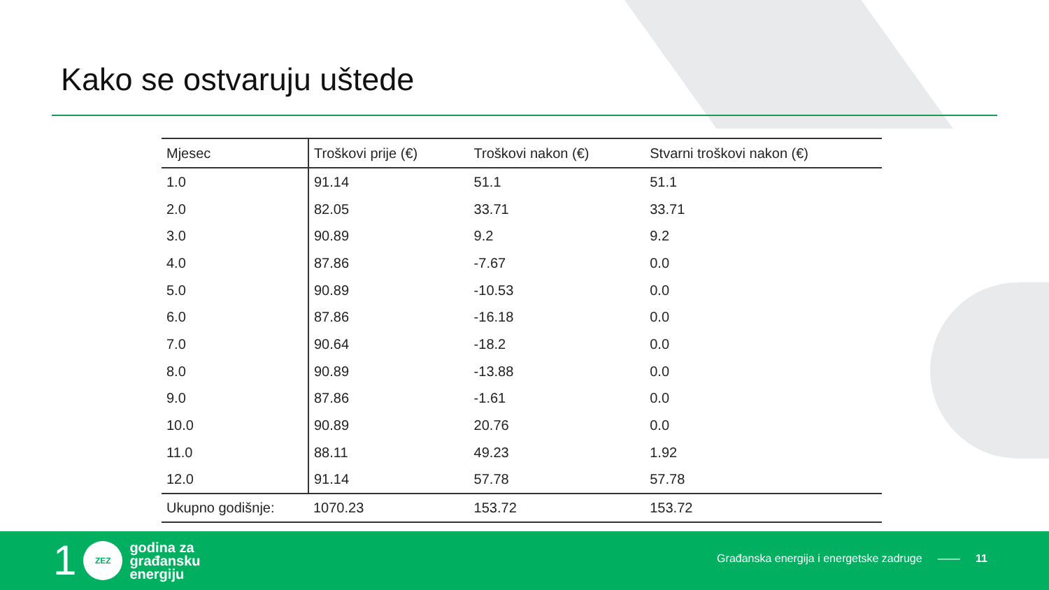Kako se ostvaruju uštede
| Mjesec | Troškovi prije (€) | Troškovi nakon (€) | Stvarni troškovi nakon (€) |
| --- | --- | --- | --- |
| 1.0 | 91.14 | 51.1 | 51.1 |
| 2.0 | 82.05 | 33.71 | 33.71 |
| 3.0 | 90.89 | 9.2 | 9.2 |
| 4.0 | 87.86 | -7.67 | 0.0 |
| 5.0 | 90.89 | -10.53 | 0.0 |
| 6.0 | 87.86 | -16.18 | 0.0 |
| 7.0 | 90.64 | -18.2 | 0.0 |
| 8.0 | 90.89 | -13.88 | 0.0 |
| 9.0 | 87.86 | -1.61 | 0.0 |
| 10.0 | 90.89 | 20.76 | 0.0 |
| 11.0 | 88.11 | 49.23 | 1.92 |
| 12.0 | 91.14 | 57.78 | 57.78 |
| Ukupno godišnje: | 1070.23 | 153.72 | 153.72 |
1
ZEZ
godina za
građansku
energiju
Građanska energija i energetske zadruge —— 11